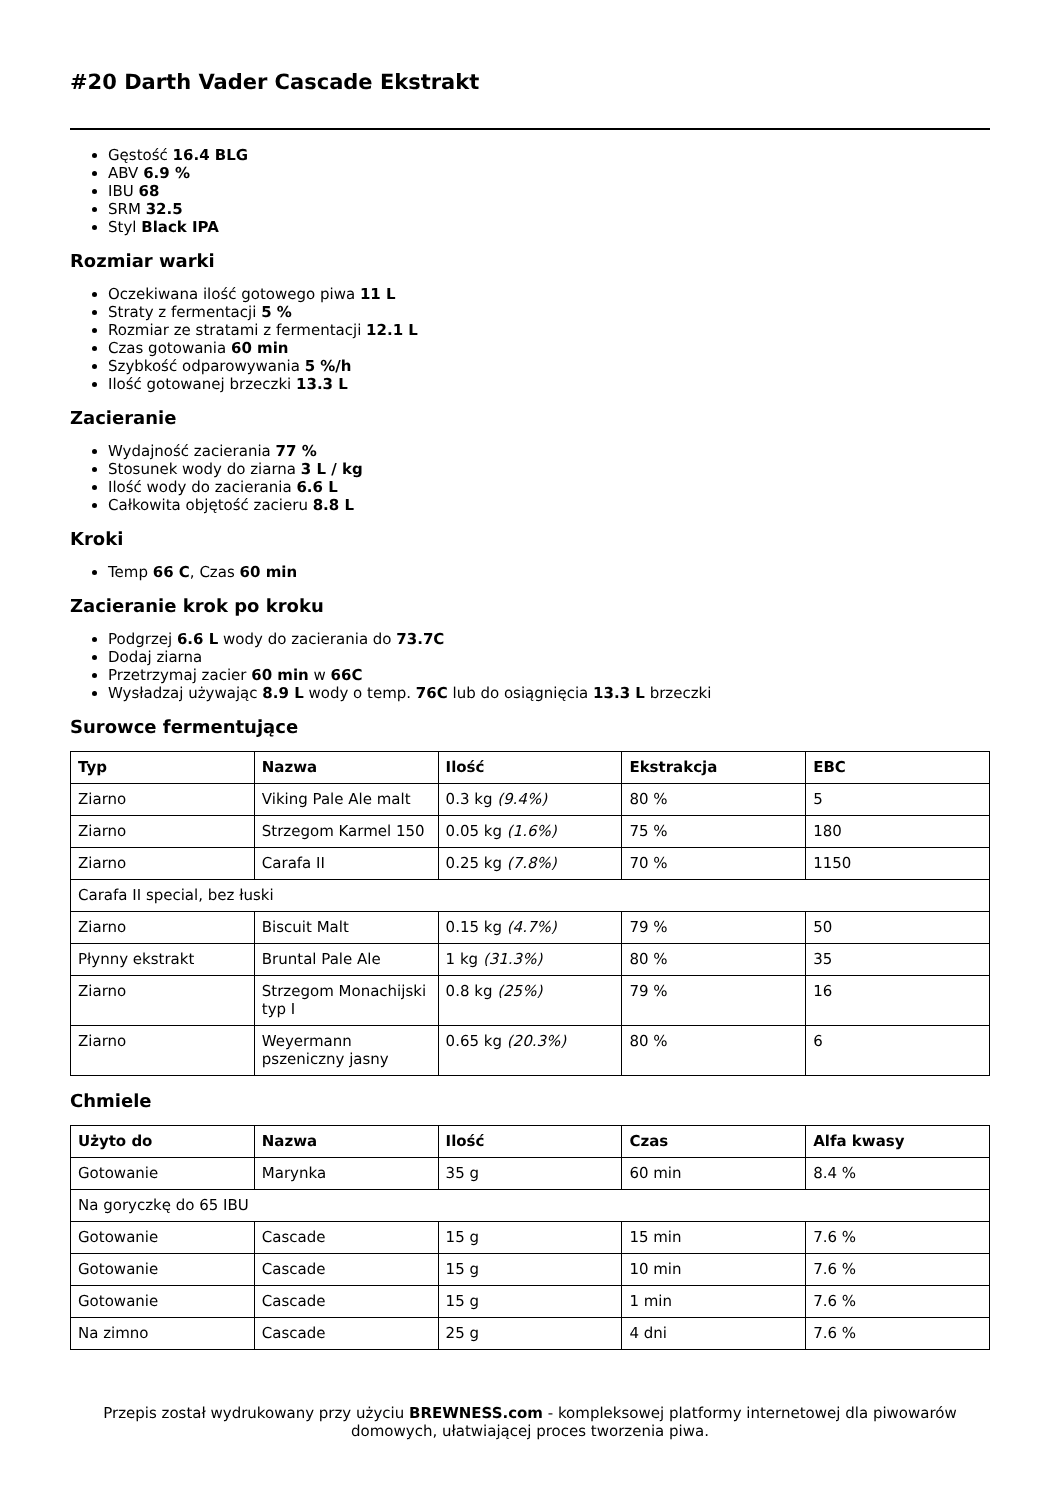#20 Darth Vader Cascade Ekstrakt
Gęstość 16.4 BLG
ABV 6.9 %
IBU 68
SRM 32.5
Styl Black IPA
Rozmiar warki
Oczekiwana ilość gotowego piwa 11 L
Straty z fermentacji 5 %
Rozmiar ze stratami z fermentacji 12.1 L
Czas gotowania 60 min
Szybkość odparowywania 5 %/h
Ilość gotowanej brzeczki 13.3 L
Zacieranie
Wydajność zacierania 77 %
Stosunek wody do ziarna 3 L / kg
Ilość wody do zacierania 6.6 L
Całkowita objętość zacieru 8.8 L
Kroki
Temp 66 C, Czas 60 min
Zacieranie krok po kroku
Podgrzej 6.6 L wody do zacierania do 73.7C
Dodaj ziarna
Przetrzymaj zacier 60 min w 66C
Wysładzaj używając 8.9 L wody o temp. 76C lub do osiągnięcia 13.3 L brzeczki
Surowce fermentujące
| Typ | Nazwa | Ilość | Ekstrakcja | EBC |
| --- | --- | --- | --- | --- |
| Ziarno | Viking Pale Ale malt | 0.3 kg (9.4%) | 80 % | 5 |
| Ziarno | Strzegom Karmel 150 | 0.05 kg (1.6%) | 75 % | 180 |
| Ziarno | Carafa II | 0.25 kg (7.8%) | 70 % | 1150 |
| Carafa II special, bez łuski | | | | |
| Ziarno | Biscuit Malt | 0.15 kg (4.7%) | 79 % | 50 |
| Płynny ekstrakt | Bruntal Pale Ale | 1 kg (31.3%) | 80 % | 35 |
| Ziarno | Strzegom Monachijski typ I | 0.8 kg (25%) | 79 % | 16 |
| Ziarno | Weyermann pszeniczny jasny | 0.65 kg (20.3%) | 80 % | 6 |
Chmiele
| Użyto do | Nazwa | Ilość | Czas | Alfa kwasy |
| --- | --- | --- | --- | --- |
| Gotowanie | Marynka | 35 g | 60 min | 8.4 % |
| Na goryczkę do 65 IBU | | | | |
| Gotowanie | Cascade | 15 g | 15 min | 7.6 % |
| Gotowanie | Cascade | 15 g | 10 min | 7.6 % |
| Gotowanie | Cascade | 15 g | 1 min | 7.6 % |
| Na zimno | Cascade | 25 g | 4 dni | 7.6 % |
Przepis został wydrukowany przy użyciu BREWNESS.com - kompleksowej platformy internetowej dla piwowarów domowych, ułatwiającej proces tworzenia piwa.